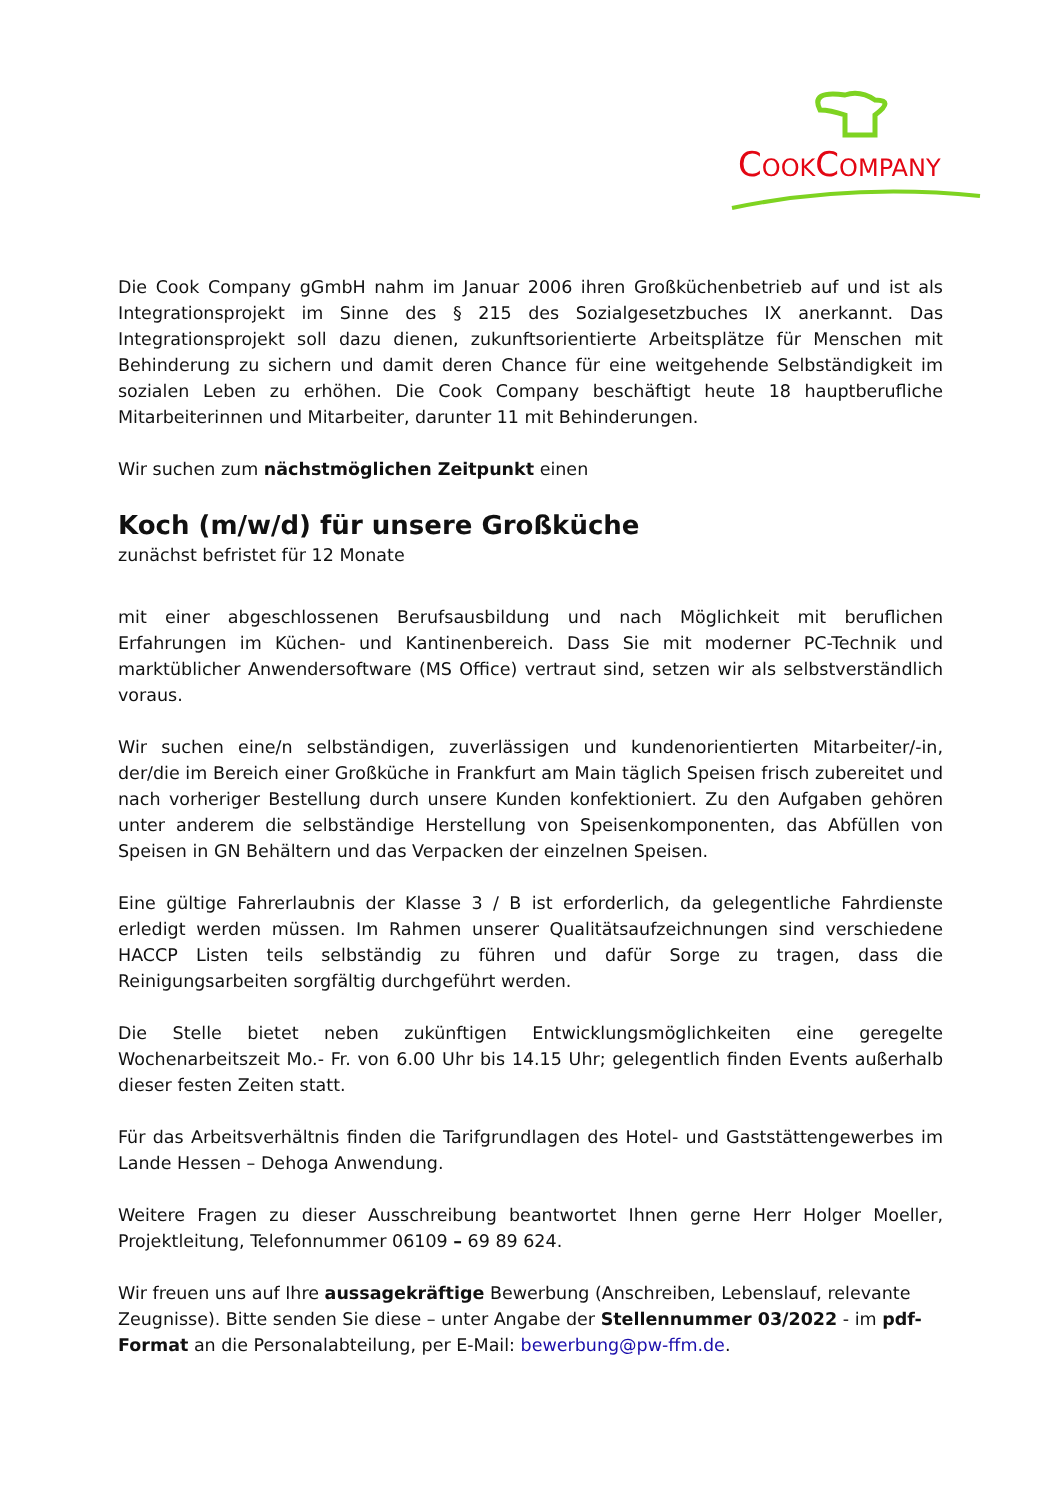COOKCOMPANY
Die Cook Company gGmbH nahm im Januar 2006 ihren Großküchenbetrieb auf und ist als Integrationsprojekt im Sinne des § 215 des Sozialgesetzbuches IX anerkannt. Das Integrationsprojekt soll dazu dienen, zukunftsorientierte Arbeitsplätze für Menschen mit Behinderung zu sichern und damit deren Chance für eine weitgehende Selbständigkeit im sozialen Leben zu erhöhen. Die Cook Company beschäftigt heute 18 hauptberufliche Mitarbeiterinnen und Mitarbeiter, darunter 11 mit Behinderungen.
Wir suchen zum nächstmöglichen Zeitpunkt einen
Koch (m/w/d) für unsere Großküche
zunächst befristet für 12 Monate
mit einer abgeschlossenen Berufsausbildung und nach Möglichkeit mit beruflichen Erfahrungen im Küchen- und Kantinenbereich. Dass Sie mit moderner PC-Technik und marktüblicher Anwendersoftware (MS Office) vertraut sind, setzen wir als selbstverständlich voraus.
Wir suchen eine/n selbständigen, zuverlässigen und kundenorientierten Mitarbeiter/-in, der/die im Bereich einer Großküche in Frankfurt am Main täglich Speisen frisch zubereitet und nach vorheriger Bestellung durch unsere Kunden konfektioniert. Zu den Aufgaben gehören unter anderem die selbständige Herstellung von Speisenkomponenten, das Abfüllen von Speisen in GN Behältern und das Verpacken der einzelnen Speisen.
Eine gültige Fahrerlaubnis der Klasse 3 / B ist erforderlich, da gelegentliche Fahrdienste erledigt werden müssen. Im Rahmen unserer Qualitätsaufzeichnungen sind verschiedene HACCP Listen teils selbständig zu führen und dafür Sorge zu tragen, dass die Reinigungsarbeiten sorgfältig durchgeführt werden.
Die Stelle bietet neben zukünftigen Entwicklungsmöglichkeiten eine geregelte Wochenarbeitszeit Mo.- Fr. von 6.00 Uhr bis 14.15 Uhr; gelegentlich finden Events außerhalb dieser festen Zeiten statt.
Für das Arbeitsverhältnis finden die Tarifgrundlagen des Hotel- und Gaststättengewerbes im Lande Hessen – Dehoga Anwendung.
Weitere Fragen zu dieser Ausschreibung beantwortet Ihnen gerne Herr Holger Moeller, Projektleitung, Telefonnummer 06109 – 69 89 624.
Wir freuen uns auf Ihre aussagekräftige Bewerbung (Anschreiben, Lebenslauf, relevante Zeugnisse). Bitte senden Sie diese – unter Angabe der Stellennummer 03/2022 - im pdf-Format an die Personalabteilung, per E-Mail: bewerbung@pw-ffm.de.